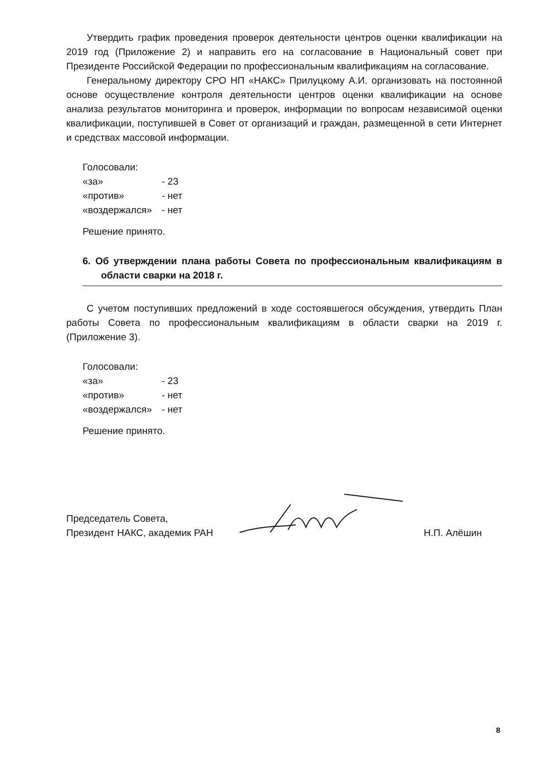Утвердить график проведения проверок деятельности центров оценки квалификации на 2019 год (Приложение 2) и направить его на согласование в Национальный совет при Президенте Российской Федерации по профессиональным квалификациям на согласование.
Генеральному директору СРО НП «НАКС» Прилуцкому А.И. организовать на постоянной основе осуществление контроля деятельности центров оценки квалификации на основе анализа результатов мониторинга и проверок, информации по вопросам независимой оценки квалификации, поступившей в Совет от организаций и граждан, размещенной в сети Интернет и средствах массовой информации.
Голосовали:
«за» - 23
«против» - нет
«воздержался» - нет
Решение принято.
6. Об утверждении плана работы Совета по профессиональным квалификациям в области сварки на 2018 г.
С учетом поступивших предложений в ходе состоявшегося обсуждения, утвердить План работы Совета по профессиональным квалификациям в области сварки на 2019 г. (Приложение 3).
Голосовали:
«за» - 23
«против» - нет
«воздержался» - нет
Решение принято.
Председатель Совета,
Президент НАКС, академик РАН
Н.П. Алёшин
8